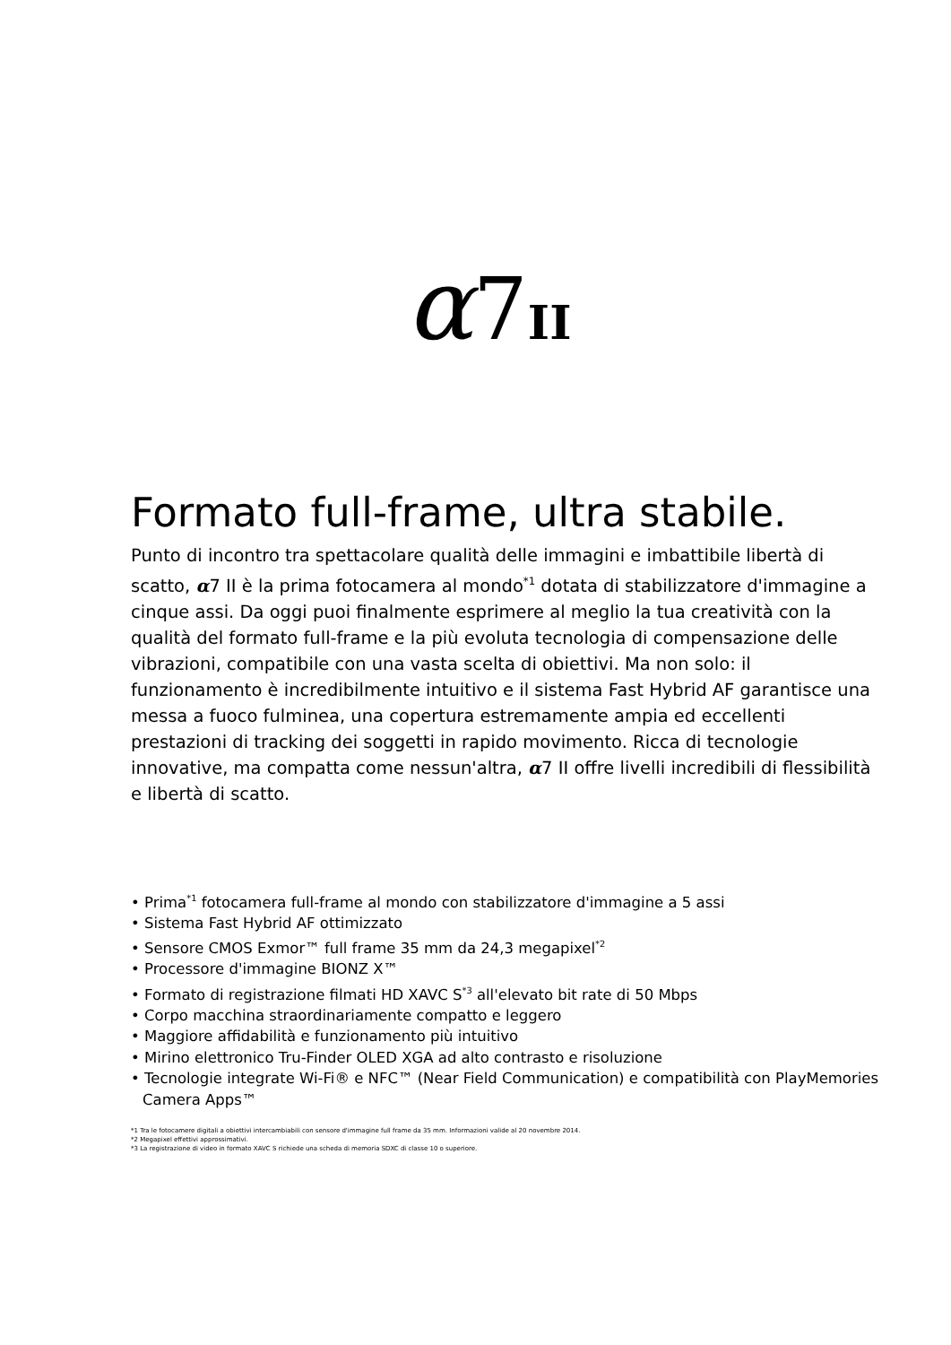α7II
Formato full-frame, ultra stabile.
Punto di incontro tra spettacolare qualità delle immagini e imbattibile libertà di scatto, α7 II è la prima fotocamera al mondo<sup>*1</sup> dotata di stabilizzatore d'immagine a cinque assi. Da oggi puoi finalmente esprimere al meglio la tua creatività con la qualità del formato full-frame e la più evoluta tecnologia di compensazione delle vibrazioni, compatibile con una vasta scelta di obiettivi. Ma non solo: il funzionamento è incredibilmente intuitivo e il sistema Fast Hybrid AF garantisce una messa a fuoco fulminea, una copertura estremamente ampia ed eccellenti prestazioni di tracking dei soggetti in rapido movimento. Ricca di tecnologie innovative, ma compatta come nessun'altra, α7 II offre livelli incredibili di flessibilità e libertà di scatto.
• Prima<sup>*1</sup> fotocamera full-frame al mondo con stabilizzatore d'immagine a 5 assi
• Sistema Fast Hybrid AF ottimizzato
• Sensore CMOS Exmor™ full frame 35 mm da 24,3 megapixel<sup>*2</sup>
• Processore d'immagine BIONZ X™
• Formato di registrazione filmati HD XAVC S<sup>*3</sup> all'elevato bit rate di 50 Mbps
• Corpo macchina straordinariamente compatto e leggero
• Maggiore affidabilità e funzionamento più intuitivo
• Mirino elettronico Tru-Finder OLED XGA ad alto contrasto e risoluzione
• Tecnologie integrate Wi-Fi® e NFC™ (Near Field Communication) e compatibilità con PlayMemories Camera Apps™
*1 Tra le fotocamere digitali a obiettivi intercambiabili con sensore d'immagine full frame da 35 mm. Informazioni valide al 20 novembre 2014.
*2 Megapixel effettivi approssimativi.
*3 La registrazione di video in formato XAVC S richiede una scheda di memoria SDXC di classe 10 o superiore.